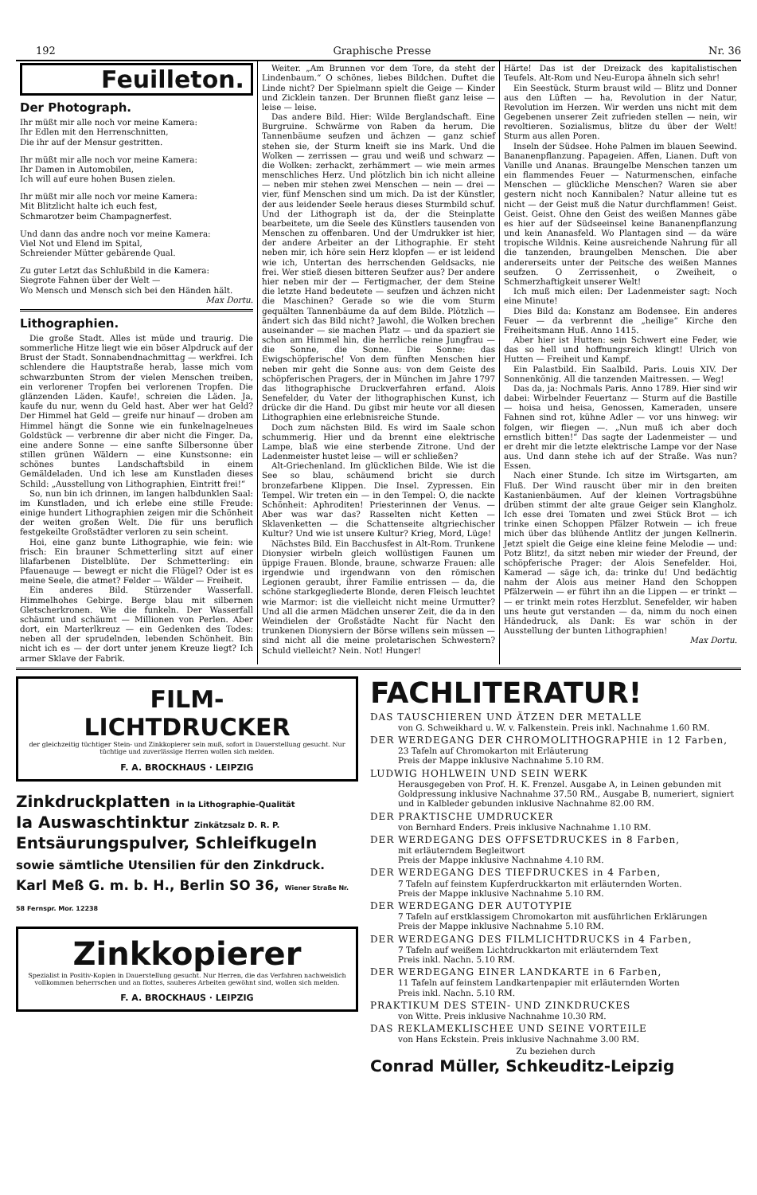192 Graphische Presse Nr. 36
Feuilleton.
Der Photograph.
Ihr müßt mir alle noch vor meine Kamera:
Ihr Edlen mit den Herrenschnitten,
Die ihr auf der Mensur gestritten.
Ihr müßt mir alle noch vor meine Kamera:
Ihr Damen in Automobilen,
Ich will auf eure hohen Busen zielen.
Ihr müßt mir alle noch vor meine Kamera:
Mit Blitzlicht halte ich euch fest,
Schmarotzer beim Champagnerfest.
Und dann das andre noch vor meine Kamera:
Viel Not und Elend im Spital,
Schreiender Mütter gebärende Qual.
Zu guter Letzt das Schlußbild in die Kamera:
Siegrote Fahnen über der Welt —
Wo Mensch und Mensch sich bei den Händen hält.
Max Dortu.
Lithographien.
Die große Stadt. Alles ist müde und traurig. Die sommerliche Hitze liegt wie ein böser Alpdruck auf der Brust der Stadt. Sonnabendnachmittag — werkfrei. Ich schlendere die Hauptstraße herab, lasse mich vom schwarzbunten Strom der vielen Menschen treiben, ein verlorener Tropfen bei verlorenen Tropfen. Die glänzenden Läden. Kaufe!, schreien die Läden. Ja, kaufe du nur, wenn du Geld hast. Aber wer hat Geld? Der Himmel hat Geld — greife nur hinauf — droben am Himmel hängt die Sonne wie ein funkelnagelneues Goldstück — verbrenne dir aber nicht die Finger. Da, eine andere Sonne — eine sanfte Silbersonne über stillen grünen Wäldern — eine Kunstsonne: ein schönes buntes Landschaftsbild in einem Gemäldeladen. Und ich lese am Kunstladen dieses Schild: „Ausstellung von Lithographien, Eintritt frei!“
So, nun bin ich drinnen, im langen halbdunklen Saal: im Kunstladen, und ich erlebe eine stille Freude: einige hundert Lithographien zeigen mir die Schönheit der weiten großen Welt. Die für uns beruflich festgekeilte Großstädter verloren zu sein scheint.
Hoi, eine ganz bunte Lithographie, wie fein: wie frisch: Ein brauner Schmetterling sitzt auf einer lilafarbenen Distelblüte. Der Schmetterling: ein Pfauenauge — bewegt er nicht die Flügel? Oder ist es meine Seele, die atmet? Felder — Wälder — Freiheit.
Ein anderes Bild. Stürzender Wasserfall. Himmelhohes Gebirge. Berge blau mit silbernen Gletscherkronen. Wie die funkeln. Der Wasserfall schäumt und schäumt — Millionen von Perlen. Aber dort, ein Marterlkreuz — ein Gedenken des Todes: neben all der sprudelnden, lebenden Schönheit. Bin nicht ich es — der dort unter jenem Kreuze liegt? Ich armer Sklave der Fabrik.
Weiter. „Am Brunnen vor dem Tore, da steht der Lindenbaum.“ O schönes, liebes Bildchen. Duftet die Linde nicht? Der Spielmann spielt die Geige — Kinder und Zicklein tanzen. Der Brunnen fließt ganz leise — leise — leise.
Das andere Bild. Hier: Wilde Berglandschaft. Eine Burgruine. Schwärme von Raben da herum. Die Tannenbäume seufzen und ächzen — ganz schief stehen sie, der Sturm kneift sie ins Mark. Und die Wolken — zerrissen — grau und weiß und schwarz — die Wolken: zerhackt, zerhämmert — wie mein armes menschliches Herz. Und plötzlich bin ich nicht alleine — neben mir stehen zwei Menschen — nein — drei — vier, fünf Menschen sind um mich. Da ist der Künstler, der aus leidender Seele heraus dieses Sturmbild schuf. Und der Lithograph ist da, der die Steinplatte bearbeitete, um die Seele des Künstlers tausenden von Menschen zu offenbaren. Und der Umdrukker ist hier, der andere Arbeiter an der Lithographie. Er steht neben mir, ich höre sein Herz klopfen — er ist leidend wie ich, Untertan des herrschenden Geldsacks, nie frei. Wer stieß diesen bitteren Seufzer aus? Der andere hier neben mir der — Fertigmacher, der dem Steine die letzte Hand bedeutete — seufzen und ächzen nicht die Maschinen? Gerade so wie die vom Sturm gequälten Tannenbäume da auf dem Bilde. Plötzlich — ändert sich das Bild nicht? Jawohl, die Wolken brechen auseinander — sie machen Platz — und da spaziert sie schon am Himmel hin, die herrliche reine Jungfrau — die Sonne, die Sonne. Die Sonne: das Ewigschöpferische! Von dem fünften Menschen hier neben mir geht die Sonne aus: von dem Geiste des schöpferischen Pragers, der in München im Jahre 1797 das lithographische Druckverfahren erfand. Alois Senefelder, du Vater der lithographischen Kunst, ich drücke dir die Hand. Du gibst mir heute vor all diesen Lithographien eine erlebnisreiche Stunde.
Doch zum nächsten Bild. Es wird im Saale schon schummerig. Hier und da brennt eine elektrische Lampe, blaß wie eine sterbende Zitrone. Und der Ladenmeister hustet leise — will er schließen?
Alt-Griechenland. Im glücklichen Bilde. Wie ist die See so blau, schäumend bricht sie durch bronzefarbene Klippen. Die Insel. Zypressen. Ein Tempel. Wir treten ein — in den Tempel: O, die nackte Schönheit: Aphroditen! Priesterinnen der Venus. — Aber was war das? Rasselten nicht Ketten — Sklavenketten — die Schattenseite altgriechischer Kultur? Und wie ist unsere Kultur? Krieg, Mord, Lüge!
Nächstes Bild. Ein Bacchusfest in Alt-Rom. Trunkene Dionysier wirbeln gleich wollüstigen Faunen um üppige Frauen. Blonde, braune, schwarze Frauen: alle irgendwie und irgendwann von den römischen Legionen geraubt, ihrer Familie entrissen — da, die schöne starkgegliederte Blonde, deren Fleisch leuchtet wie Marmor: ist die vielleicht nicht meine Urmutter? Und all die armen Mädchen unserer Zeit, die da in den Weindielen der Großstädte Nacht für Nacht den trunkenen Dionysiern der Börse willens sein müssen — sind nicht all die meine proletarischen Schwestern? Schuld vielleicht? Nein. Not! Hunger!
Härte! Das ist der Dreizack des kapitalistischen Teufels. Alt-Rom und Neu-Europa ähneln sich sehr!
Ein Seestück. Sturm braust wild — Blitz und Donner aus den Lüften — ha, Revolution in der Natur, Revolution im Herzen. Wir werden uns nicht mit dem Gegebenen unserer Zeit zufrieden stellen — nein, wir revoltieren. Sozialismus, blitze du über der Welt! Sturm aus allen Poren.
Inseln der Südsee. Hohe Palmen im blauen Seewind. Bananenpflanzung. Papageien. Affen, Lianen. Duft von Vanille und Ananas. Braungelbe Menschen tanzen um ein flammendes Feuer — Naturmenschen, einfache Menschen — glückliche Menschen? Waren sie aber gestern nicht noch Kannibalen? Natur alleine tut es nicht — der Geist muß die Natur durchflammen! Geist. Geist. Geist. Ohne den Geist des weißen Mannes gäbe es hier auf der Südseeinsel keine Bananenpflanzung und kein Ananasfeld. Wo Plantagen sind — da wäre tropische Wildnis. Keine ausreichende Nahrung für all die tanzenden, braungelben Menschen. Die aber andererseits unter der Peitsche des weißen Mannes seufzen. O Zerrissenheit, o Zweiheit, o Schmerzhaftigkeit unserer Welt!
Ich muß mich eilen: Der Ladenmeister sagt: Noch eine Minute!
Dies Bild da: Konstanz am Bodensee. Ein anderes Feuer — da verbrennt die „heilige“ Kirche den Freiheitsmann Huß. Anno 1415.
Aber hier ist Hutten: sein Schwert eine Feder, wie das so hell und hoffnungsreich klingt! Ulrich von Hutten — Freiheit und Kampf.
Ein Palastbild. Ein Saalbild. Paris. Louis XIV. Der Sonnenkönig. All die tanzenden Maitressen. — Weg!
Das da, ja: Nochmals Paris. Anno 1789. Hier sind wir dabei: Wirbelnder Feuertanz — Sturm auf die Bastille — hoisa und heisa, Genossen, Kameraden, unsere Fahnen sind rot, kühne Adler — vor uns hinweg: wir folgen, wir fliegen —. „Nun muß ich aber doch ernstlich bitten!“ Das sagte der Ladenmeister — und er dreht mir die letzte elektrische Lampe vor der Nase aus. Und dann stehe ich auf der Straße. Was nun? Essen.
Nach einer Stunde. Ich sitze im Wirtsgarten, am Fluß. Der Wind rauscht über mir in den breiten Kastanienbäumen. Auf der kleinen Vortragsbühne drüben stimmt der alte graue Geiger sein Klangholz. Ich esse drei Tomaten und zwei Stück Brot — ich trinke einen Schoppen Pfälzer Rotwein — ich freue mich über das blühende Antlitz der jungen Kellnerin. Jetzt spielt die Geige eine kleine feine Melodie — und: Potz Blitz!, da sitzt neben mir wieder der Freund, der schöpferische Prager: der Alois Senefelder. Hoi, Kamerad — säge ich, da: trinke du! Und bedächtig nahm der Alois aus meiner Hand den Schoppen Pfälzerwein — er führt ihn an die Lippen — er trinkt — — er trinkt mein rotes Herzblut. Senefelder, wir haben uns heute gut verstanden — da, nimm du noch einen Händedruck, als Dank: Es war schön in der Ausstellung der bunten Lithographien!
Max Dortu.
FILM-
LICHTDRUCKER
der gleichzeitig tüchtiger Stein- und Zinkkopierer sein muß, sofort in Dauerstellung gesucht. Nur tüchtige und zuverlässige Herren wollen sich melden.
F. A. BROCKHAUS · LEIPZIG
Zinkdruckplatten in Ia Lithographie-Qualität
Ia Auswaschtinktur Zinkätzsalz D. R. P.
Entsäurungspulver, Schleifkugeln
sowie sämtliche Utensilien für den Zinkdruck.
Karl Meß G. m. b. H., Berlin SO 36, Wiener Straße Nr. 58 Fernspr. Mor. 12238
Zinkkopierer
Spezialist in Positiv-Kopien in Dauerstellung gesucht. Nur Herren, die das Verfahren nachweislich vollkommen beherrschen und an flottes, sauberes Arbeiten gewöhnt sind, wollen sich melden.
F. A. BROCKHAUS · LEIPZIG
FACHLITERATUR!
DAS TAUSCHIEREN UND ÄTZEN DER METALLE
von G. Schweikhard u. W. v. Falkenstein. Preis inkl. Nachnahme 1.60 RM.
DER WERDEGANG DER CHROMOLITHOGRAPHIE in 12 Farben,
23 Tafeln auf Chromokarton mit Erläuterung
Preis der Mappe inklusive Nachnahme 5.10 RM.
LUDWIG HOHLWEIN UND SEIN WERK
Herausgegeben von Prof. H. K. Frenzel. Ausgabe A, in Leinen gebunden mit Goldpressung inklusive Nachnahme 37.50 RM., Ausgabe B, numeriert, signiert und in Kalbleder gebunden inklusive Nachnahme 82.00 RM.
DER PRAKTISCHE UMDRUCKER
von Bernhard Enders. Preis inklusive Nachnahme 1.10 RM.
DER WERDEGANG DES OFFSETDRUCKES in 8 Farben,
mit erläuterndem Begleitwort
Preis der Mappe inklusive Nachnahme 4.10 RM.
DER WERDEGANG DES TIEFDRUCKES in 4 Farben,
7 Tafeln auf feinstem Kupferdruckkarton mit erläuternden Worten.
Preis der Mappe inklusive Nachnahme 5.10 RM.
DER WERDEGANG DER AUTOTYPIE
7 Tafeln auf erstklassigem Chromokarton mit ausführlichen Erklärungen
Preis der Mappe inklusive Nachnahme 5.10 RM.
DER WERDEGANG DES FILMLICHTDRUCKS in 4 Farben,
7 Tafeln auf weißem Lichtdruckkarton mit erläuterndem Text
Preis inkl. Nachn. 5.10 RM.
DER WERDEGANG EINER LANDKARTE in 6 Farben,
11 Tafeln auf feinstem Landkartenpapier mit erläuternden Worten
Preis inkl. Nachn. 5.10 RM.
PRAKTIKUM DES STEIN- UND ZINKDRUCKES
von Witte. Preis inklusive Nachnahme 10.30 RM.
DAS REKLAMEKLISCHEE UND SEINE VORTEILE
von Hans Eckstein. Preis inklusive Nachnahme 3.00 RM.
Zu beziehen durch
Conrad Müller, Schkeuditz-Leipzig